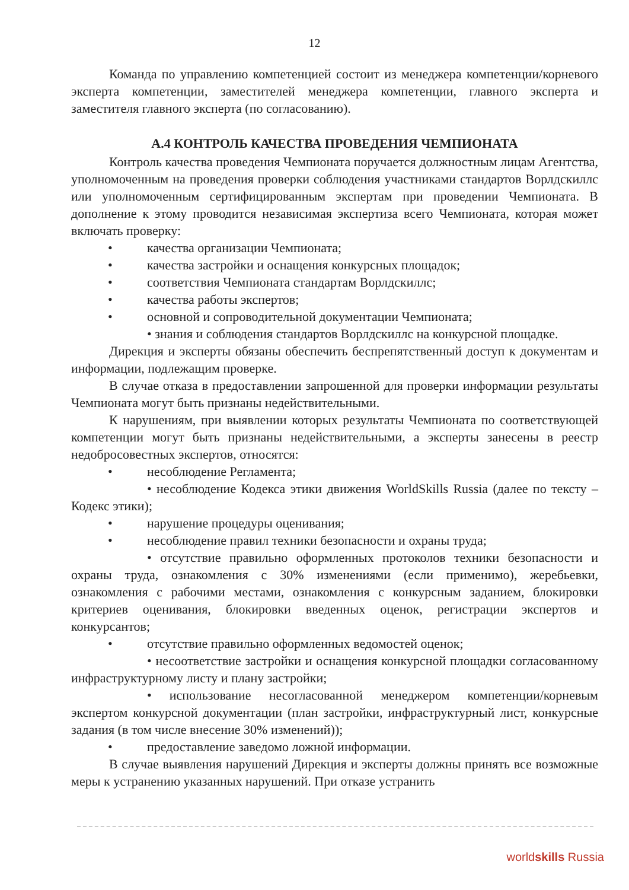12
Команда по управлению компетенцией состоит из менеджера компетенции/корневого эксперта компетенции, заместителей менеджера компетенции, главного эксперта и заместителя главного эксперта (по согласованию).
А.4 КОНТРОЛЬ КАЧЕСТВА ПРОВЕДЕНИЯ ЧЕМПИОНАТА
Контроль качества проведения Чемпионата поручается должностным лицам Агентства, уполномоченным на проведения проверки соблюдения участниками стандартов Ворлдскиллс или уполномоченным сертифицированным экспертам при проведении Чемпионата. В дополнение к этому проводится независимая экспертиза всего Чемпионата, которая может включать проверку:
• качества организации Чемпионата;
• качества застройки и оснащения конкурсных площадок;
• соответствия Чемпионата стандартам Ворлдскиллс;
• качества работы экспертов;
• основной и сопроводительной документации Чемпионата;
• знания и соблюдения стандартов Ворлдскиллс на конкурсной площадке.
Дирекция и эксперты обязаны обеспечить беспрепятственный доступ к документам и информации, подлежащим проверке.
В случае отказа в предоставлении запрошенной для проверки информации результаты Чемпионата могут быть признаны недействительными.
К нарушениям, при выявлении которых результаты Чемпионата по соответствующей компетенции могут быть признаны недействительными, а эксперты занесены в реестр недобросовестных экспертов, относятся:
• несоблюдение Регламента;
• несоблюдение Кодекса этики движения WorldSkills Russia (далее по тексту – Кодекс этики);
• нарушение процедуры оценивания;
• несоблюдение правил техники безопасности и охраны труда;
• отсутствие правильно оформленных протоколов техники безопасности и охраны труда, ознакомления с 30% изменениями (если применимо), жеребьевки, ознакомления с рабочими местами, ознакомления с конкурсным заданием, блокировки критериев оценивания, блокировки введенных оценок, регистрации экспертов и конкурсантов;
• отсутствие правильно оформленных ведомостей оценок;
• несоответствие застройки и оснащения конкурсной площадки согласованному инфраструктурному листу и плану застройки;
• использование несогласованной менеджером компетенции/корневым экспертом конкурсной документации (план застройки, инфраструктурный лист, конкурсные задания (в том числе внесение 30% изменений));
• предоставление заведомо ложной информации.
В случае выявления нарушений Дирекция и эксперты должны принять все возможные меры к устранению указанных нарушений. При отказе устранить
worldskills Russia